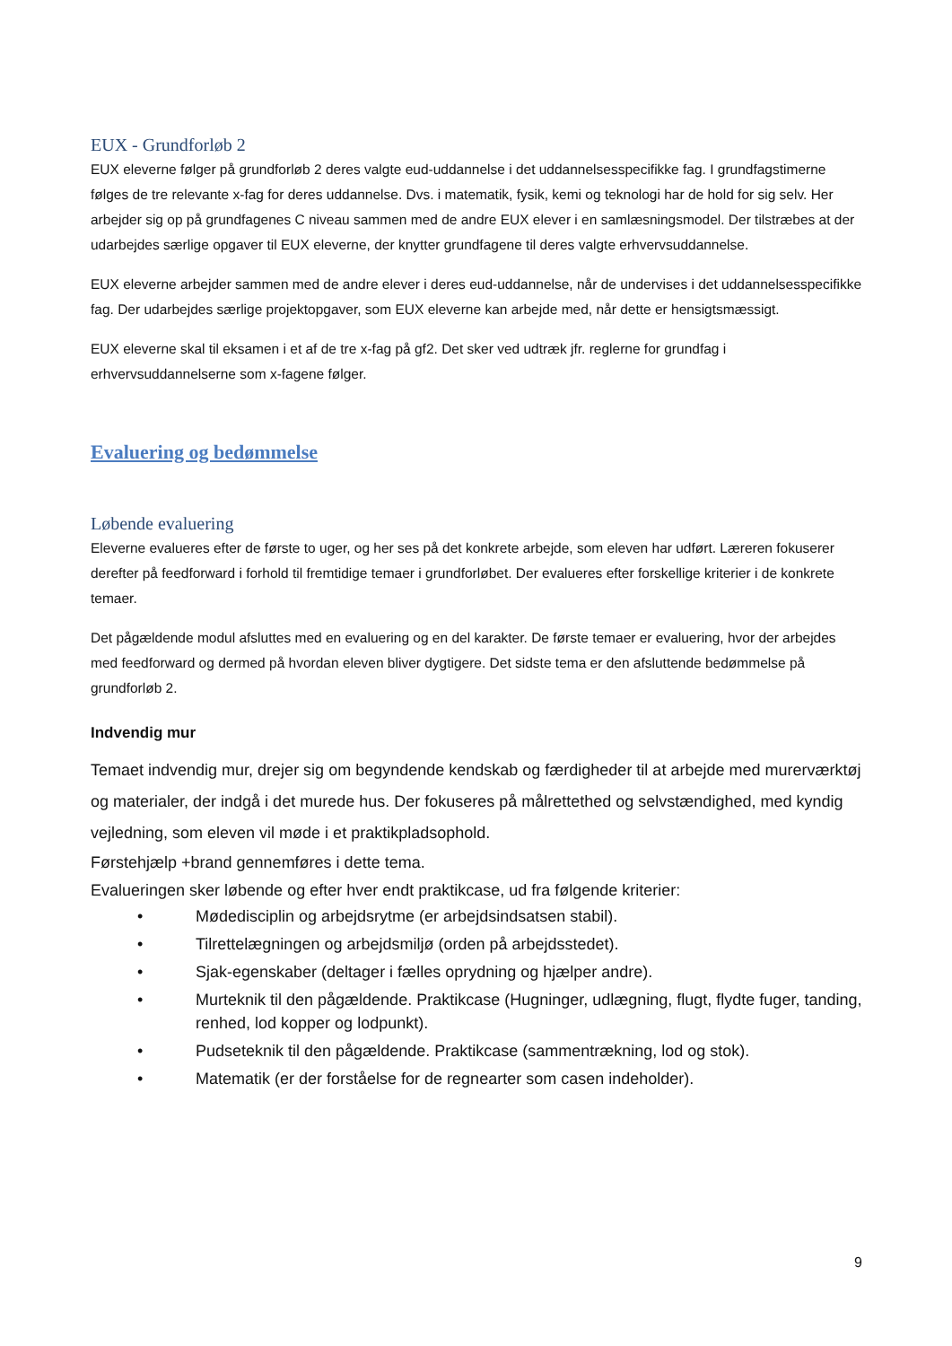EUX - Grundforløb 2
EUX eleverne følger på grundforløb 2 deres valgte eud-uddannelse i det uddannelsesspecifikke fag. I grundfagstimerne følges de tre relevante x-fag for deres uddannelse. Dvs. i matematik, fysik, kemi og teknologi har de hold for sig selv. Her arbejder sig op på grundfagenes C niveau sammen med de andre EUX elever i en samlæsningsmodel. Der tilstræbes at der udarbejdes særlige opgaver til EUX eleverne, der knytter grundfagene til deres valgte erhvervsuddannelse.
EUX eleverne arbejder sammen med de andre elever i deres eud-uddannelse, når de undervises i det uddannelsesspecifikke fag. Der udarbejdes særlige projektopgaver, som EUX eleverne kan arbejde med, når dette er hensigtsmæssigt.
EUX eleverne skal til eksamen i et af de tre x-fag på gf2. Det sker ved udtræk jfr. reglerne for grundfag i erhvervsuddannelserne som x-fagene følger.
Evaluering og bedømmelse
Løbende evaluering
Eleverne evalueres efter de første to uger, og her ses på det konkrete arbejde, som eleven har udført. Læreren fokuserer derefter på feedforward i forhold til fremtidige temaer i grundforløbet. Der evalueres efter forskellige kriterier i de konkrete temaer.
Det pågældende modul afsluttes med en evaluering og en del karakter. De første temaer er evaluering, hvor der arbejdes med feedforward og dermed på hvordan eleven bliver dygtigere. Det sidste tema er den afsluttende bedømmelse på grundforløb 2.
Indvendig mur
Temaet indvendig mur, drejer sig om begyndende kendskab og færdigheder til at arbejde med murerværktøj og materialer, der indgå i det murede hus. Der fokuseres på målrettethed og selvstændighed, med kyndig vejledning, som eleven vil møde i et praktikpladsophold.
Førstehjælp +brand gennemføres i dette tema.
Evalueringen sker løbende og efter hver endt praktikcase, ud fra følgende kriterier:
• Mødedisciplin og arbejdsrytme (er arbejdsindsatsen stabil).
• Tilrettelægningen og arbejdsmiljø (orden på arbejdsstedet).
• Sjak-egenskaber (deltager i fælles oprydning og hjælper andre).
• Murteknik til den pågældende. Praktikcase (Hugninger, udlægning, flugt, flydte fuger, tanding, renhed, lod kopper og lodpunkt).
• Pudseteknik til den pågældende. Praktikcase (sammentrækning, lod og stok).
• Matematik (er der forståelse for de regnearter som casen indeholder).
9